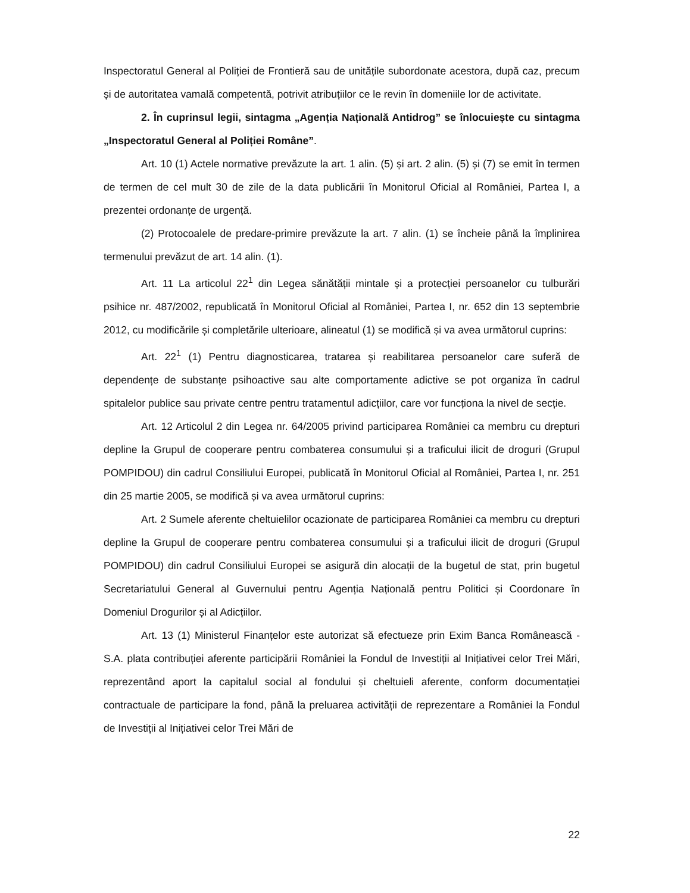Inspectoratul General al Poliției de Frontieră sau de unitățile subordonate acestora, după caz, precum și de autoritatea vamală competentă, potrivit atribuțiilor ce le revin în domeniile lor de activitate.
2. În cuprinsul legii, sintagma „Agenția Națională Antidrog” se înlocuiește cu sintagma „Inspectoratul General al Poliției Române”.
Art. 10 (1) Actele normative prevăzute la art. 1 alin. (5) și art. 2 alin. (5) și (7) se emit în termen de termen de cel mult 30 de zile de la data publicării în Monitorul Oficial al României, Partea I, a prezentei ordonanțe de urgență.
(2) Protocoalele de predare-primire prevăzute la art. 7 alin. (1) se încheie până la împlinirea termenului prevăzut de art. 14 alin. (1).
Art. 11 La articolul 22<sup>1</sup> din Legea sănătății mintale și a protecției persoanelor cu tulburări psihice nr. 487/2002, republicată în Monitorul Oficial al României, Partea I, nr. 652 din 13 septembrie 2012, cu modificările și completările ulterioare, alineatul (1) se modifică și va avea următorul cuprins:
Art. 22<sup>1</sup> (1) Pentru diagnosticarea, tratarea și reabilitarea persoanelor care suferă de dependențe de substanțe psihoactive sau alte comportamente adictive se pot organiza în cadrul spitalelor publice sau private centre pentru tratamentul adicțiilor, care vor funcționa la nivel de secție.
Art. 12 Articolul 2 din Legea nr. 64/2005 privind participarea României ca membru cu drepturi depline la Grupul de cooperare pentru combaterea consumului și a traficului ilicit de droguri (Grupul POMPIDOU) din cadrul Consiliului Europei, publicată în Monitorul Oficial al României, Partea I, nr. 251 din 25 martie 2005, se modifică și va avea următorul cuprins:
Art. 2 Sumele aferente cheltuielilor ocazionate de participarea României ca membru cu drepturi depline la Grupul de cooperare pentru combaterea consumului și a traficului ilicit de droguri (Grupul POMPIDOU) din cadrul Consiliului Europei se asigură din alocații de la bugetul de stat, prin bugetul Secretariatului General al Guvernului pentru Agenția Națională pentru Politici și Coordonare în Domeniul Drogurilor și al Adicțiilor.
Art. 13 (1) Ministerul Finanțelor este autorizat să efectueze prin Exim Banca Românească - S.A. plata contribuției aferente participării României la Fondul de Investiții al Inițiativei celor Trei Mări, reprezentând aport la capitalul social al fondului și cheltuieli aferente, conform documentației contractuale de participare la fond, până la preluarea activității de reprezentare a României la Fondul de Investiții al Inițiativei celor Trei Mări de
22